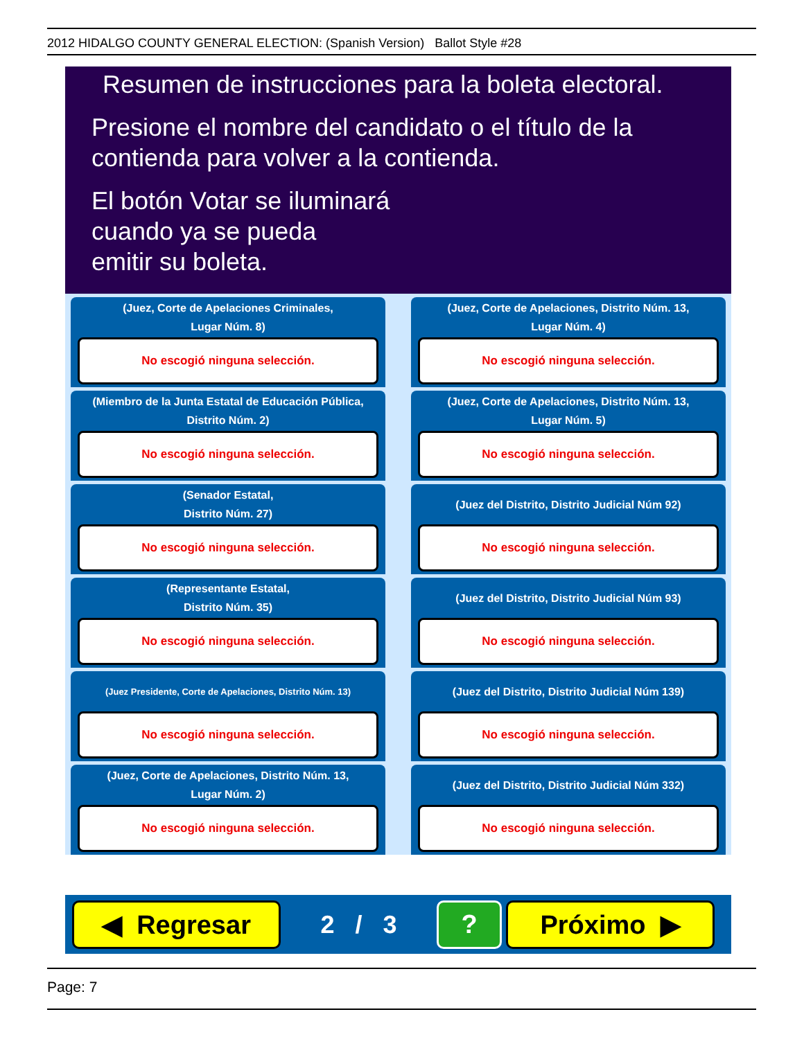2012 HIDALGO COUNTY GENERAL ELECTION: (Spanish Version) Ballot Style #28
Resumen de instrucciones para la boleta electoral.
Presione el nombre del candidato o el título de la contienda para volver a la contienda.
El botón Votar se iluminará
cuando ya se pueda
emitir su boleta.
(Juez, Corte de Apelaciones Criminales,
Lugar Núm. 8)
No escogió ninguna selección.
(Juez, Corte de Apelaciones, Distrito Núm. 13,
Lugar Núm. 4)
No escogió ninguna selección.
(Miembro de la Junta Estatal de Educación Pública,
Distrito Núm. 2)
No escogió ninguna selección.
(Juez, Corte de Apelaciones, Distrito Núm. 13,
Lugar Núm. 5)
No escogió ninguna selección.
(Senador Estatal,
Distrito Núm. 27)
No escogió ninguna selección.
(Juez del Distrito, Distrito Judicial Núm 92)
No escogió ninguna selección.
(Representante Estatal,
Distrito Núm. 35)
No escogió ninguna selección.
(Juez del Distrito, Distrito Judicial Núm 93)
No escogió ninguna selección.
(Juez Presidente, Corte de Apelaciones, Distrito Núm. 13)
No escogió ninguna selección.
(Juez del Distrito, Distrito Judicial Núm 139)
No escogió ninguna selección.
(Juez, Corte de Apelaciones, Distrito Núm. 13,
Lugar Núm. 2)
No escogió ninguna selección.
(Juez del Distrito, Distrito Judicial Núm 332)
No escogió ninguna selección.
◀ Regresar
2 / 3
? Próximo ▶
Page: 7